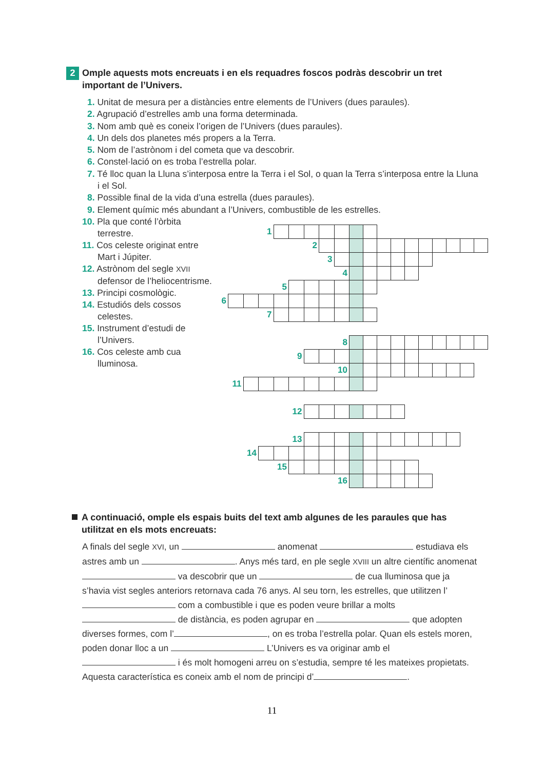2
Omple aquests mots encreuats i en els requadres foscos podràs descobrir un tret important de l’Univers.
1. Unitat de mesura per a distàncies entre elements de l’Univers (dues paraules).
2. Agrupació d’estrelles amb una forma determinada.
3. Nom amb què es coneix l’origen de l’Univers (dues paraules).
4. Un dels dos planetes més propers a la Terra.
5. Nom de l’astrònom i del cometa que va descobrir.
6. Constel·lació on es troba l’estrella polar.
7. Té lloc quan la Lluna s’interposa entre la Terra i el Sol, o quan la Terra s’interposa entre la Lluna i el Sol.
8. Possible final de la vida d’una estrella (dues paraules).
9. Element químic més abundant a l’Univers, combustible de les estrelles.
10. Pla que conté l’òrbita terrestre.
11. Cos celeste originat entre Mart i Júpiter.
12. Astrònom del segle XVII defensor de l’heliocentrisme.
13. Principi cosmològic.
14. Estudiós dels cossos celestes.
15. Instrument d’estudi de l’Univers.
16. Cos celeste amb cua lluminosa.
| | | | 1 | | | | | | | | | | | | | | | |
| | | | | | | 2 | | | | | | | | | | | | |
| | | | | | | | 3 | | | | | | | | | | | |
| | | | | | | | | 4 | | | | | | | | | | |
| | | | | 5 | | | | | | | | | | | | | | |
| 6 | | | | | | | | | | | | | | | | | | |
| | | | 7 | | | | | | | | | | | | | | | |
| | | | | | | | | 8 | | | | | | | | | | |
| | | | | | 9 | | | | | | | | | | | | | |
| | | | | | | | | 10 | | | | | | | | | | |
| | 11 | | | | | | | | | | | | | | | | | |
| | | | | | 12 | | | | | | | | | | | | | |
| | | | | | 13 | | | | | | | | | | | | | |
| | | 14 | | | | | | | | | | | | | | | | |
| | | | | 15 | | | | | | | | | | | | | | |
| | | | | | | | | 16 | | | | | | | | | | |
A continuació, omple els espais buits del text amb algunes de les paraules que has utilitzat en els mots encreuats:
A finals del segle XVI, un anomenat estudiava els astres amb un . Anys més tard, en ple segle XVIII un altre científic anomenat va descobrir que un de cua lluminosa que ja s’havia vist segles anteriors retornava cada 76 anys. Al seu torn, les estrelles, que utilitzen l’ com a combustible i que es poden veure brillar a molts de distància, es poden agrupar en que adopten diverses formes, com l’ , on es troba l’estrella polar. Quan els estels moren, poden donar lloc a un L’Univers es va originar amb el i és molt homogeni arreu on s’estudia, sempre té les mateixes propietats. Aquesta característica es coneix amb el nom de principi d’ .
11